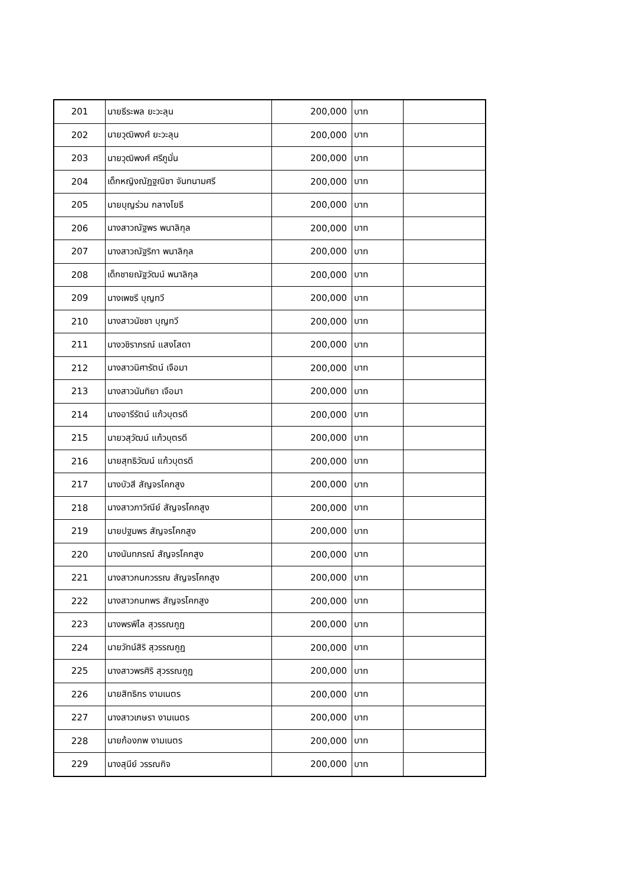| 201 | นายธีระพล ยะวะลุน | 200,000 | บาท | |
| 202 | นายวุฒิพงศ์ ยะวะลุน | 200,000 | บาท | |
| 203 | นายวุฒิพงศ์ ศรีภูมั่น | 200,000 | บาท | |
| 204 | เด็กหญิงณัฏฐณิชา จันทนามศรี | 200,000 | บาท | |
| 205 | นายบุญร่วม กลางโยธี | 200,000 | บาท | |
| 206 | นางสาวณัฐพร พนาลิกุล | 200,000 | บาท | |
| 207 | นางสาวณัฐริกา พนาลิกุล | 200,000 | บาท | |
| 208 | เด็กชายณัฐวัฒน์ พนาลิกุล | 200,000 | บาท | |
| 209 | นางเพชรี บุญทวี | 200,000 | บาท | |
| 210 | นางสาวนัชชา บุญทวี | 200,000 | บาท | |
| 211 | นางวชิราภรณ์ แสงโสดา | 200,000 | บาท | |
| 212 | นางสาวนิศารัตน์ เจือมา | 200,000 | บาท | |
| 213 | นางสาวนันทิยา เจือมา | 200,000 | บาท | |
| 214 | นางอารีรัตน์ แก้วบุตรดี | 200,000 | บาท | |
| 215 | นายวสุวัฒน์ แก้วบุตรดี | 200,000 | บาท | |
| 216 | นายสุทธิวัฒน์ แก้วบุตรดี | 200,000 | บาท | |
| 217 | นางบัวสี สัญจรโคกสูง | 200,000 | บาท | |
| 218 | นางสาวภาวิณีย์ สัญจรโคกสูง | 200,000 | บาท | |
| 219 | นายปฐมพร สัญจรโคกสูง | 200,000 | บาท | |
| 220 | นางนันทภรณ์ สัญจรโคกสูง | 200,000 | บาท | |
| 221 | นางสาวกนกวรรณ สัญจรโคกสูง | 200,000 | บาท | |
| 222 | นางสาวกนกพร สัญจรโคกสูง | 200,000 | บาท | |
| 223 | นางพรพิไล สุวรรณกูฏ | 200,000 | บาท | |
| 224 | นายวัทน์สิริ สุวรรณกูฏ | 200,000 | บาท | |
| 225 | นางสาวพรศิริ สุวรรณกูฏ | 200,000 | บาท | |
| 226 | นายสิทธิกร งามเนตร | 200,000 | บาท | |
| 227 | นางสาวเกษรา งามเนตร | 200,000 | บาท | |
| 228 | นายก้องภพ งามเนตร | 200,000 | บาท | |
| 229 | นางสุนีย์ วรรณกิจ | 200,000 | บาท | |